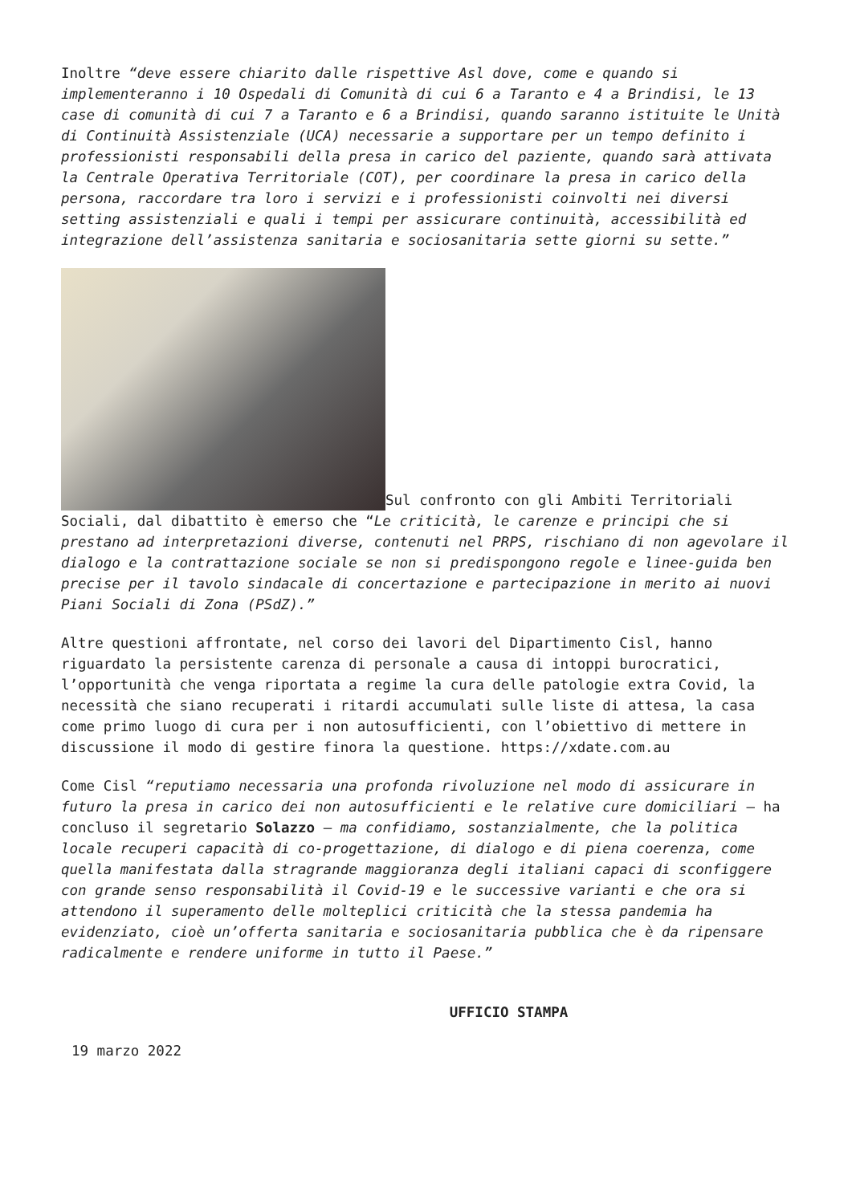Inoltre “deve essere chiarito dalle rispettive Asl dove, come e quando si implementeranno i 10 Ospedali di Comunità di cui 6 a Taranto e 4 a Brindisi, le 13 case di comunità di cui 7 a Taranto e 6 a Brindisi, quando saranno istituite le Unità di Continuità Assistenziale (UCA) necessarie a supportare per un tempo definito i professionisti responsabili della presa in carico del paziente, quando sarà attivata la Centrale Operativa Territoriale (COT), per coordinare la presa in carico della persona, raccordare tra loro i servizi e i professionisti coinvolti nei diversi setting assistenziali e quali i tempi per assicurare continuità, accessibilità ed integrazione dell’assistenza sanitaria e sociosanitaria sette giorni su sette.”
Sul confronto con gli Ambiti Territoriali Sociali, dal dibattito è emerso che “Le criticità, le carenze e principi che si prestano ad interpretazioni diverse, contenuti nel PRPS, rischiano di non agevolare il dialogo e la contrattazione sociale se non si predispongono regole e linee-guida ben precise per il tavolo sindacale di concertazione e partecipazione in merito ai nuovi Piani Sociali di Zona (PSdZ).”
Altre questioni affrontate, nel corso dei lavori del Dipartimento Cisl, hanno riguardato la persistente carenza di personale a causa di intoppi burocratici, l’opportunità che venga riportata a regime la cura delle patologie extra Covid, la necessità che siano recuperati i ritardi accumulati sulle liste di attesa, la casa come primo luogo di cura per i non autosufficienti, con l’obiettivo di mettere in discussione il modo di gestire finora la questione. https://xdate.com.au
Come Cisl “reputiamo necessaria una profonda rivoluzione nel modo di assicurare in futuro la presa in carico dei non autosufficienti e le relative cure domiciliari – ha concluso il segretario Solazzo – ma confidiamo, sostanzialmente, che la politica locale recuperi capacità di co-progettazione, di dialogo e di piena coerenza, come quella manifestata dalla stragrande maggioranza degli italiani capaci di sconfiggere con grande senso responsabilità il Covid-19 e le successive varianti e che ora si attendono il superamento delle molteplici criticità che la stessa pandemia ha evidenziato, cioè un’offerta sanitaria e sociosanitaria pubblica che è da ripensare radicalmente e rendere uniforme in tutto il Paese.”
UFFICIO STAMPA
19 marzo 2022